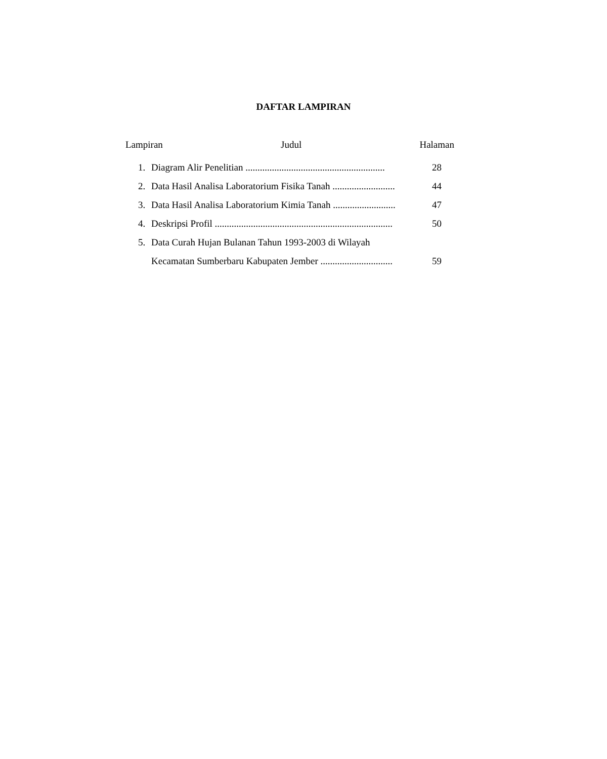DAFTAR LAMPIRAN
Lampiran Judul Halaman
1. Diagram Alir Penelitian .......................................................... 28
2. Data Hasil Analisa Laboratorium Fisika Tanah .......................... 44
3. Data Hasil Analisa Laboratorium Kimia Tanah .......................... 47
4. Deskripsi Profil .......................................................................... 50
5. Data Curah Hujan Bulanan Tahun 1993-2003 di Wilayah
Kecamatan Sumberbaru Kabupaten Jember .............................. 59